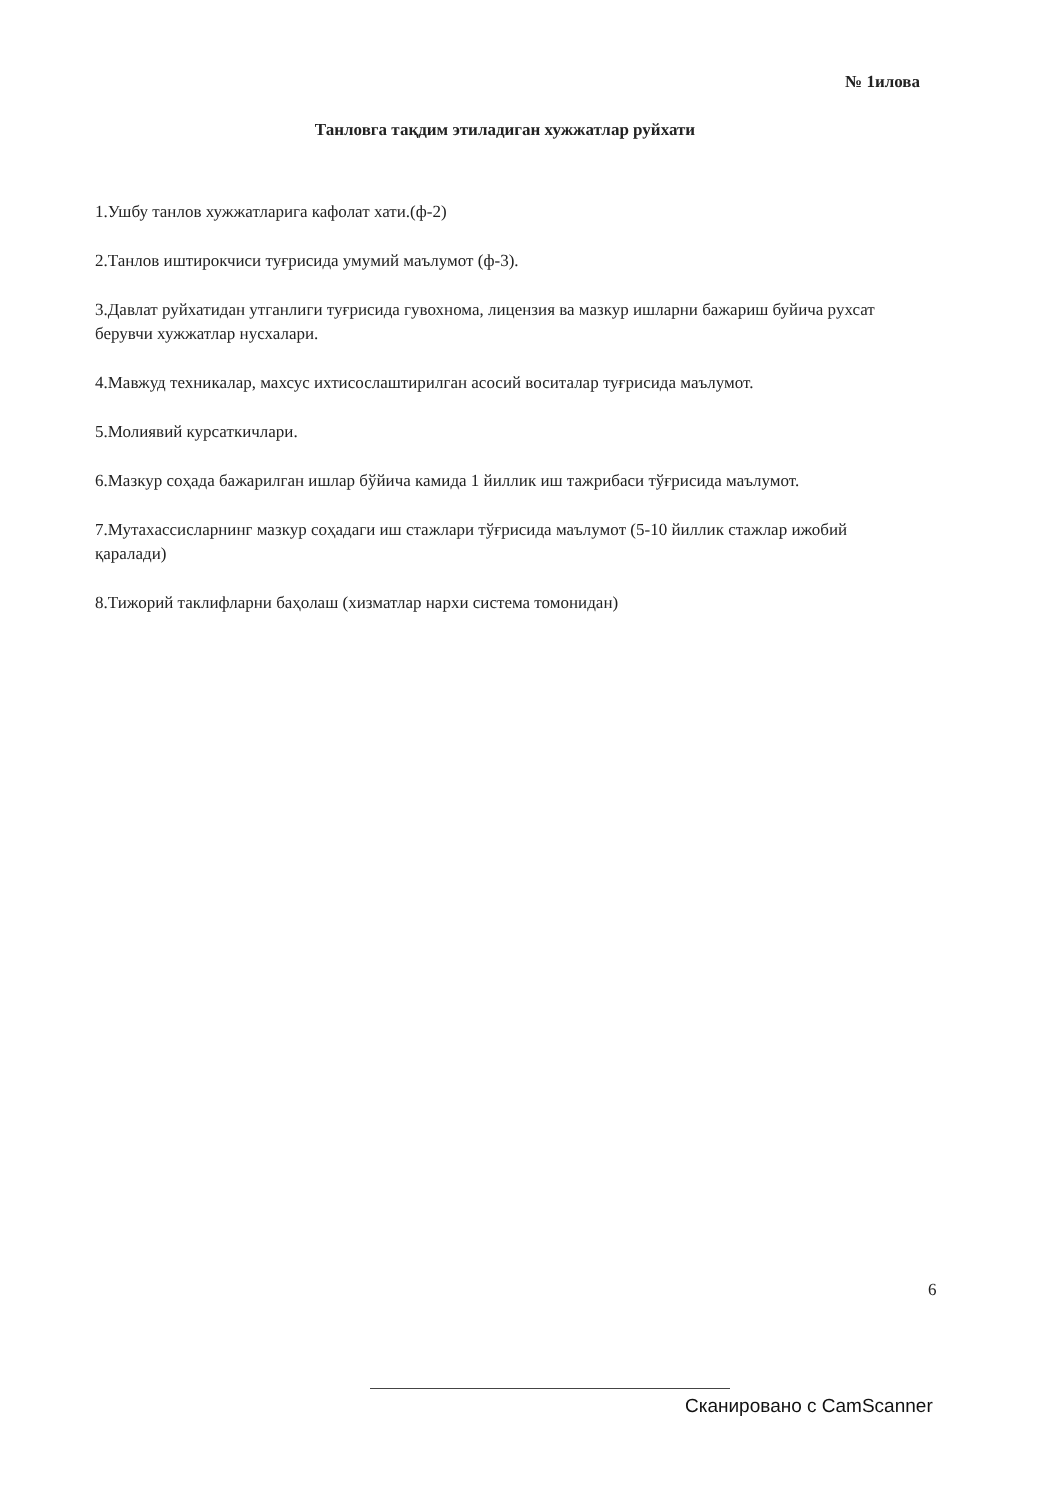№ 1илова
Танловга тақдим этиладиган хужжатлар руйхати
1.Ушбу танлов хужжатларига кафолат хати.(ф-2)
2.Танлов иштирокчиси туғрисида умумий маълумот (ф-3).
3.Давлат руйхатидан утганлиги туғрисида гувохнома, лицензия ва мазкур ишларни бажариш буйича рухсат берувчи хужжатлар нусхалари.
4.Мавжуд техникалар, махсус ихтисослаштирилган асосий воситалар туғрисида маълумот.
5.Молиявий курсаткичлари.
6.Мазкур соҳада бажарилган ишлар бўйича камида 1 йиллик иш тажрибаси тўғрисида маълумот.
7.Мутахассисларнинг мазкур соҳадаги иш стажлари тўғрисида маълумот (5-10 йиллик стажлар ижобий қаралади)
8.Тижорий таклифларни баҳолаш (хизматлар нархи система томонидан)
6
Сканировано с CamScanner